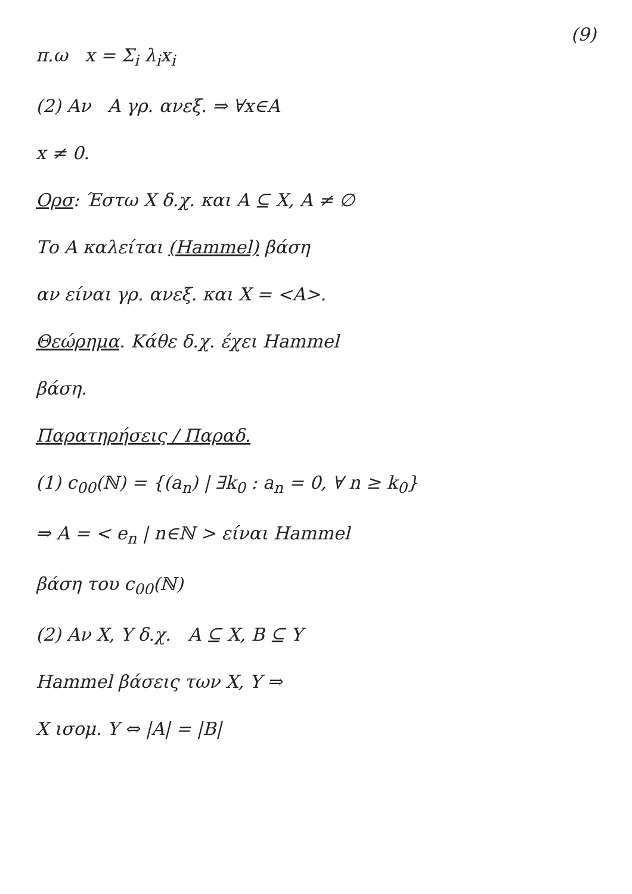(9)
π.ω x = Σ<sub>i</sub> λ<sub>i</sub>x<sub>i</sub>
(2) Αν A γρ. ανεξ. ⇒ ∀x∈A
x ≠ 0.
Ορσ: Έστω X δ.χ. και A ⊆ X, A ≠ ∅
Το A καλείται (Hammel) βάση
αν είναι γρ. ανεξ. και X = <A>.
Θεώρημα. Κάθε δ.χ. έχει Hammel
βάση.
Παρατηρήσεις / Παραδ.
(1) c<sub>00</sub>(ℕ) = {(a<sub>n</sub>) | ∃k<sub>0</sub> : a<sub>n</sub> = 0, ∀ n ≥ k<sub>0</sub>}
⇒ A = < e<sub>n</sub> | n∈ℕ > είναι Hammel
βάση του c<sub>00</sub>(ℕ)
(2) Αν X, Y δ.χ. A ⊆ X, B ⊆ Y
Hammel βάσεις των X, Y ⇒
X ισομ. Y ⇔ |A| = |B|